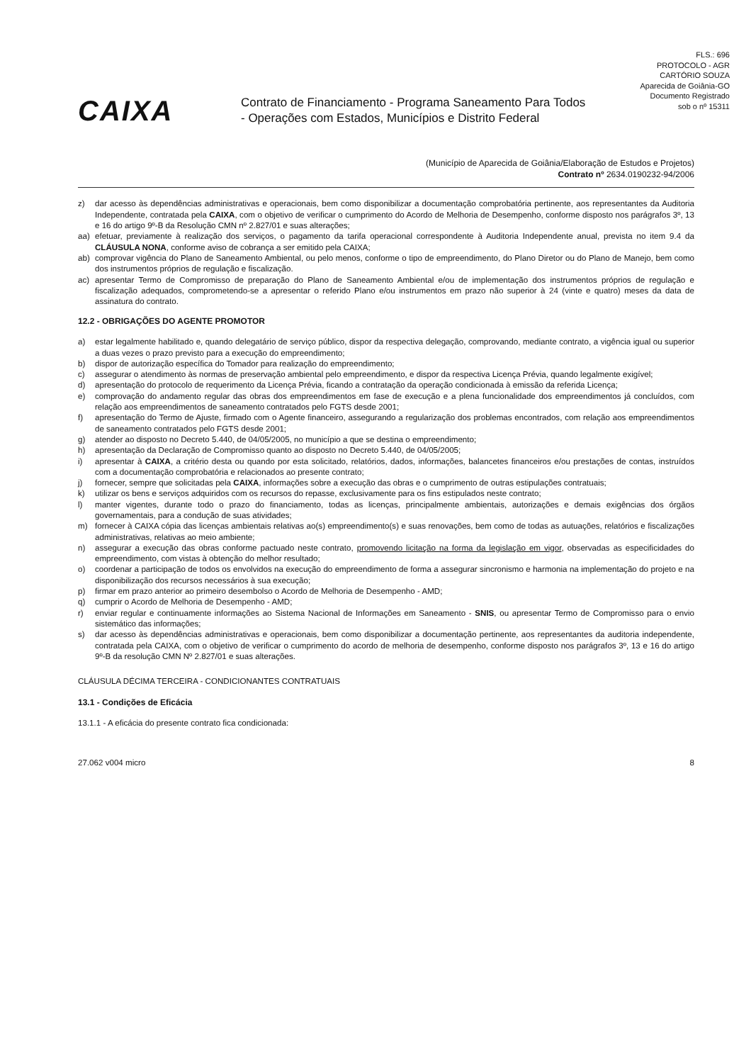FLS.: 696
PROTOCOLO - AGR
CARTÓRIO SOUZA
Aparecida de Goiânia-GO
Documento Registrado
sob o nº 15311
CAIXA
Contrato de Financiamento - Programa Saneamento Para Todos
- Operações com Estados, Municípios e Distrito Federal
(Município de Aparecida de Goiânia/Elaboração de Estudos e Projetos)
Contrato nº 2634.0190232-94/2006
z) dar acesso às dependências administrativas e operacionais, bem como disponibilizar a documentação comprobatória pertinente, aos representantes da Auditoria Independente, contratada pela CAIXA, com o objetivo de verificar o cumprimento do Acordo de Melhoria de Desempenho, conforme disposto nos parágrafos 3º, 13 e 16 do artigo 9º-B da Resolução CMN nº 2.827/01 e suas alterações;
aa) efetuar, previamente à realização dos serviços, o pagamento da tarifa operacional correspondente à Auditoria Independente anual, prevista no item 9.4 da CLÁUSULA NONA, conforme aviso de cobrança a ser emitido pela CAIXA;
ab) comprovar vigência do Plano de Saneamento Ambiental, ou pelo menos, conforme o tipo de empreendimento, do Plano Diretor ou do Plano de Manejo, bem como dos instrumentos próprios de regulação e fiscalização.
ac) apresentar Termo de Compromisso de preparação do Plano de Saneamento Ambiental e/ou de implementação dos instrumentos próprios de regulação e fiscalização adequados, comprometendo-se a apresentar o referido Plano e/ou instrumentos em prazo não superior à 24 (vinte e quatro) meses da data de assinatura do contrato.
12.2 - OBRIGAÇÕES DO AGENTE PROMOTOR
a) estar legalmente habilitado e, quando delegatário de serviço público, dispor da respectiva delegação, comprovando, mediante contrato, a vigência igual ou superior a duas vezes o prazo previsto para a execução do empreendimento;
b) dispor de autorização específica do Tomador para realização do empreendimento;
c) assegurar o atendimento às normas de preservação ambiental pelo empreendimento, e dispor da respectiva Licença Prévia, quando legalmente exigível;
d) apresentação do protocolo de requerimento da Licença Prévia, ficando a contratação da operação condicionada à emissão da referida Licença;
e) comprovação do andamento regular das obras dos empreendimentos em fase de execução e a plena funcionalidade dos empreendimentos já concluídos, com relação aos empreendimentos de saneamento contratados pelo FGTS desde 2001;
f) apresentação do Termo de Ajuste, firmado com o Agente financeiro, assegurando a regularização dos problemas encontrados, com relação aos empreendimentos de saneamento contratados pelo FGTS desde 2001;
g) atender ao disposto no Decreto 5.440, de 04/05/2005, no município a que se destina o empreendimento;
h) apresentação da Declaração de Compromisso quanto ao disposto no Decreto 5.440, de 04/05/2005;
i) apresentar à CAIXA, a critério desta ou quando por esta solicitado, relatórios, dados, informações, balancetes financeiros e/ou prestações de contas, instruídos com a documentação comprobatória e relacionados ao presente contrato;
j) fornecer, sempre que solicitadas pela CAIXA, informações sobre a execução das obras e o cumprimento de outras estipulações contratuais;
k) utilizar os bens e serviços adquiridos com os recursos do repasse, exclusivamente para os fins estipulados neste contrato;
l) manter vigentes, durante todo o prazo do financiamento, todas as licenças, principalmente ambientais, autorizações e demais exigências dos órgãos governamentais, para a condução de suas atividades;
m) fornecer à CAIXA cópia das licenças ambientais relativas ao(s) empreendimento(s) e suas renovações, bem como de todas as autuações, relatórios e fiscalizações administrativas, relativas ao meio ambiente;
n) assegurar a execução das obras conforme pactuado neste contrato, promovendo licitação na forma da legislação em vigor, observadas as especificidades do empreendimento, com vistas à obtenção do melhor resultado;
o) coordenar a participação de todos os envolvidos na execução do empreendimento de forma a assegurar sincronismo e harmonia na implementação do projeto e na disponibilização dos recursos necessários à sua execução;
p) firmar em prazo anterior ao primeiro desembolso o Acordo de Melhoria de Desempenho - AMD;
q) cumprir o Acordo de Melhoria de Desempenho - AMD;
r) enviar regular e continuamente informações ao Sistema Nacional de Informações em Saneamento - SNIS, ou apresentar Termo de Compromisso para o envio sistemático das informações;
s) dar acesso às dependências administrativas e operacionais, bem como disponibilizar a documentação pertinente, aos representantes da auditoria independente, contratada pela CAIXA, com o objetivo de verificar o cumprimento do acordo de melhoria de desempenho, conforme disposto nos parágrafos 3º, 13 e 16 do artigo 9º-B da resolução CMN Nº 2.827/01 e suas alterações.
CLÁUSULA DÉCIMA TERCEIRA - CONDICIONANTES CONTRATUAIS
13.1 - Condições de Eficácia
13.1.1 - A eficácia do presente contrato fica condicionada:
27.062 v004 micro 8